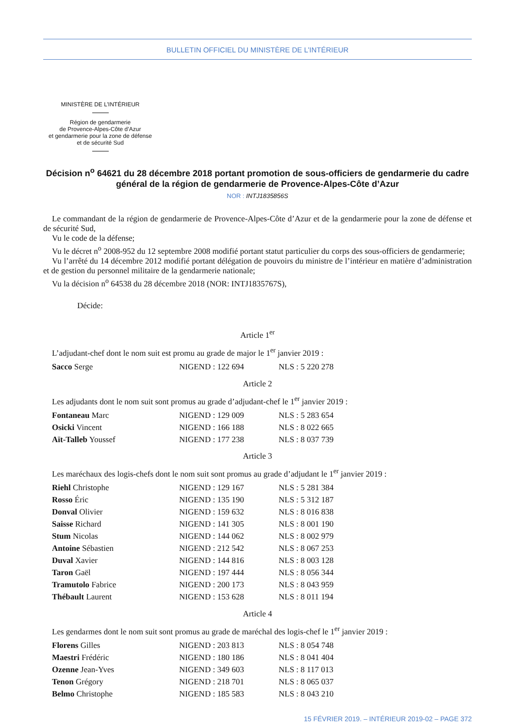BULLETIN OFFICIEL DU MINISTÈRE DE L’INTÉRIEUR
MINISTÈRE DE L’INTÉRIEUR
Région de gendarmerie
de Provence-Alpes-Côte d’Azur
et gendarmerie pour la zone de défense
et de sécurité Sud
Décision n<sup>o</sup> 64621 du 28 décembre 2018 portant promotion de sous-officiers de gendarmerie du cadre général de la région de gendarmerie de Provence-Alpes-Côte d’Azur
NOR : INTJ1835856S
Le commandant de la région de gendarmerie de Provence-Alpes-Côte d’Azur et de la gendarmerie pour la zone de défense et de sécurité Sud,
Vu le code de la défense;
Vu le décret n<sup>o</sup> 2008-952 du 12 septembre 2008 modifié portant statut particulier du corps des sous-officiers de gendarmerie;
Vu l’arrêté du 14 décembre 2012 modifié portant délégation de pouvoirs du ministre de l’intérieur en matière d’administration et de gestion du personnel militaire de la gendarmerie nationale;
Vu la décision n<sup>o</sup> 64538 du 28 décembre 2018 (NOR: INTJ1835767S),
Décide:
Article 1<sup>er</sup>
L’adjudant-chef dont le nom suit est promu au grade de major le 1<sup>er</sup> janvier 2019 :
| Sacco Serge | NIGEND : 122 694 | NLS : 5 220 278 |
Article 2
Les adjudants dont le nom suit sont promus au grade d’adjudant-chef le 1<sup>er</sup> janvier 2019 :
| Fontaneau Marc | NIGEND : 129 009 | NLS : 5 283 654 |
| Osicki Vincent | NIGEND : 166 188 | NLS : 8 022 665 |
| Aït-Talleb Youssef | NIGEND : 177 238 | NLS : 8 037 739 |
Article 3
Les maréchaux des logis-chefs dont le nom suit sont promus au grade d’adjudant le 1<sup>er</sup> janvier 2019 :
| Riehl Christophe | NIGEND : 129 167 | NLS : 5 281 384 |
| Rosso Éric | NIGEND : 135 190 | NLS : 5 312 187 |
| Donval Olivier | NIGEND : 159 632 | NLS : 8 016 838 |
| Saisse Richard | NIGEND : 141 305 | NLS : 8 001 190 |
| Stum Nicolas | NIGEND : 144 062 | NLS : 8 002 979 |
| Antoine Sébastien | NIGEND : 212 542 | NLS : 8 067 253 |
| Duval Xavier | NIGEND : 144 816 | NLS : 8 003 128 |
| Taron Gaël | NIGEND : 197 444 | NLS : 8 056 344 |
| Tramutolo Fabrice | NIGEND : 200 173 | NLS : 8 043 959 |
| Thébault Laurent | NIGEND : 153 628 | NLS : 8 011 194 |
Article 4
Les gendarmes dont le nom suit sont promus au grade de maréchal des logis-chef le 1<sup>er</sup> janvier 2019 :
| Florens Gilles | NIGEND : 203 813 | NLS : 8 054 748 |
| Maestri Frédéric | NIGEND : 180 186 | NLS : 8 041 404 |
| Ozenne Jean-Yves | NIGEND : 349 603 | NLS : 8 117 013 |
| Tenon Grégory | NIGEND : 218 701 | NLS : 8 065 037 |
| Belmo Christophe | NIGEND : 185 583 | NLS : 8 043 210 |
15 FÉVRIER 2019. – INTÉRIEUR 2019-02 – PAGE 372